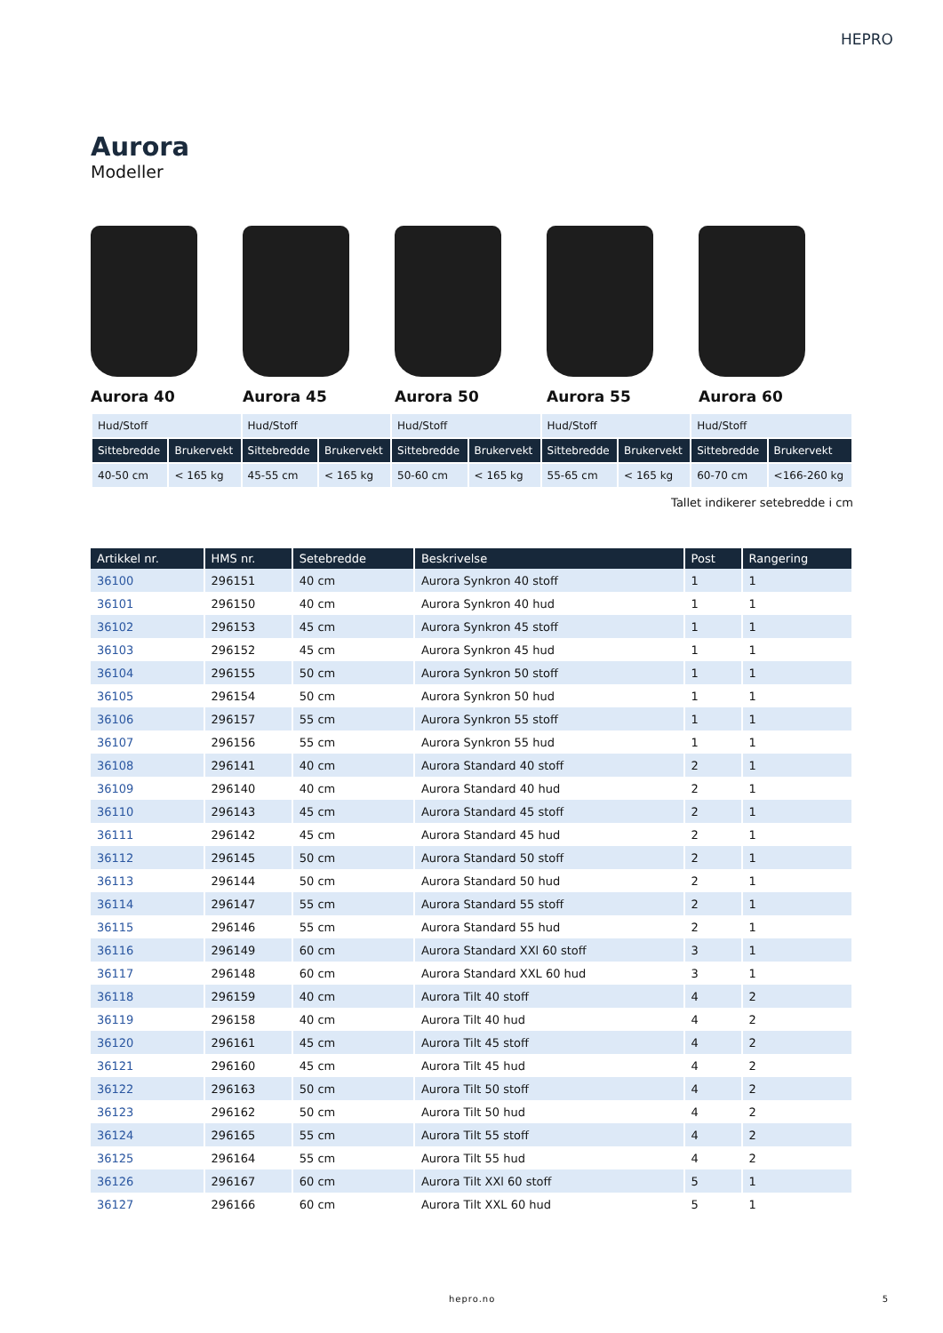HEPRO
Aurora
Modeller
Aurora 40 Aurora 45 Aurora 50 Aurora 55 Aurora 60
| Hud/Stoff | | Hud/Stoff | | Hud/Stoff | | Hud/Stoff | | Hud/Stoff | |
| Sittebredde | Brukervekt | Sittebredde | Brukervekt | Sittebredde | Brukervekt | Sittebredde | Brukervekt | Sittebredde | Brukervekt |
| 40-50 cm | < 165 kg | 45-55 cm | < 165 kg | 50-60 cm | < 165 kg | 55-65 cm | < 165 kg | 60-70 cm | <166-260 kg |
Tallet indikerer setebredde i cm
| Artikkel nr. | HMS nr. | Setebredde | Beskrivelse | Post | Rangering |
| --- | --- | --- | --- | --- | --- |
| 36100 | 296151 | 40 cm | Aurora Synkron 40 stoff | 1 | 1 |
| 36101 | 296150 | 40 cm | Aurora Synkron 40 hud | 1 | 1 |
| 36102 | 296153 | 45 cm | Aurora Synkron 45 stoff | 1 | 1 |
| 36103 | 296152 | 45 cm | Aurora Synkron 45 hud | 1 | 1 |
| 36104 | 296155 | 50 cm | Aurora Synkron 50 stoff | 1 | 1 |
| 36105 | 296154 | 50 cm | Aurora Synkron 50 hud | 1 | 1 |
| 36106 | 296157 | 55 cm | Aurora Synkron 55 stoff | 1 | 1 |
| 36107 | 296156 | 55 cm | Aurora Synkron 55 hud | 1 | 1 |
| 36108 | 296141 | 40 cm | Aurora Standard 40 stoff | 2 | 1 |
| 36109 | 296140 | 40 cm | Aurora Standard 40 hud | 2 | 1 |
| 36110 | 296143 | 45 cm | Aurora Standard 45 stoff | 2 | 1 |
| 36111 | 296142 | 45 cm | Aurora Standard 45 hud | 2 | 1 |
| 36112 | 296145 | 50 cm | Aurora Standard 50 stoff | 2 | 1 |
| 36113 | 296144 | 50 cm | Aurora Standard 50 hud | 2 | 1 |
| 36114 | 296147 | 55 cm | Aurora Standard 55 stoff | 2 | 1 |
| 36115 | 296146 | 55 cm | Aurora Standard 55 hud | 2 | 1 |
| 36116 | 296149 | 60 cm | Aurora Standard XXl 60 stoff | 3 | 1 |
| 36117 | 296148 | 60 cm | Aurora Standard XXL 60 hud | 3 | 1 |
| 36118 | 296159 | 40 cm | Aurora Tilt 40 stoff | 4 | 2 |
| 36119 | 296158 | 40 cm | Aurora Tilt 40 hud | 4 | 2 |
| 36120 | 296161 | 45 cm | Aurora Tilt 45 stoff | 4 | 2 |
| 36121 | 296160 | 45 cm | Aurora Tilt 45 hud | 4 | 2 |
| 36122 | 296163 | 50 cm | Aurora Tilt 50 stoff | 4 | 2 |
| 36123 | 296162 | 50 cm | Aurora Tilt 50 hud | 4 | 2 |
| 36124 | 296165 | 55 cm | Aurora Tilt 55 stoff | 4 | 2 |
| 36125 | 296164 | 55 cm | Aurora Tilt 55 hud | 4 | 2 |
| 36126 | 296167 | 60 cm | Aurora Tilt XXl 60 stoff | 5 | 1 |
| 36127 | 296166 | 60 cm | Aurora Tilt XXL 60 hud | 5 | 1 |
hepro.no 5